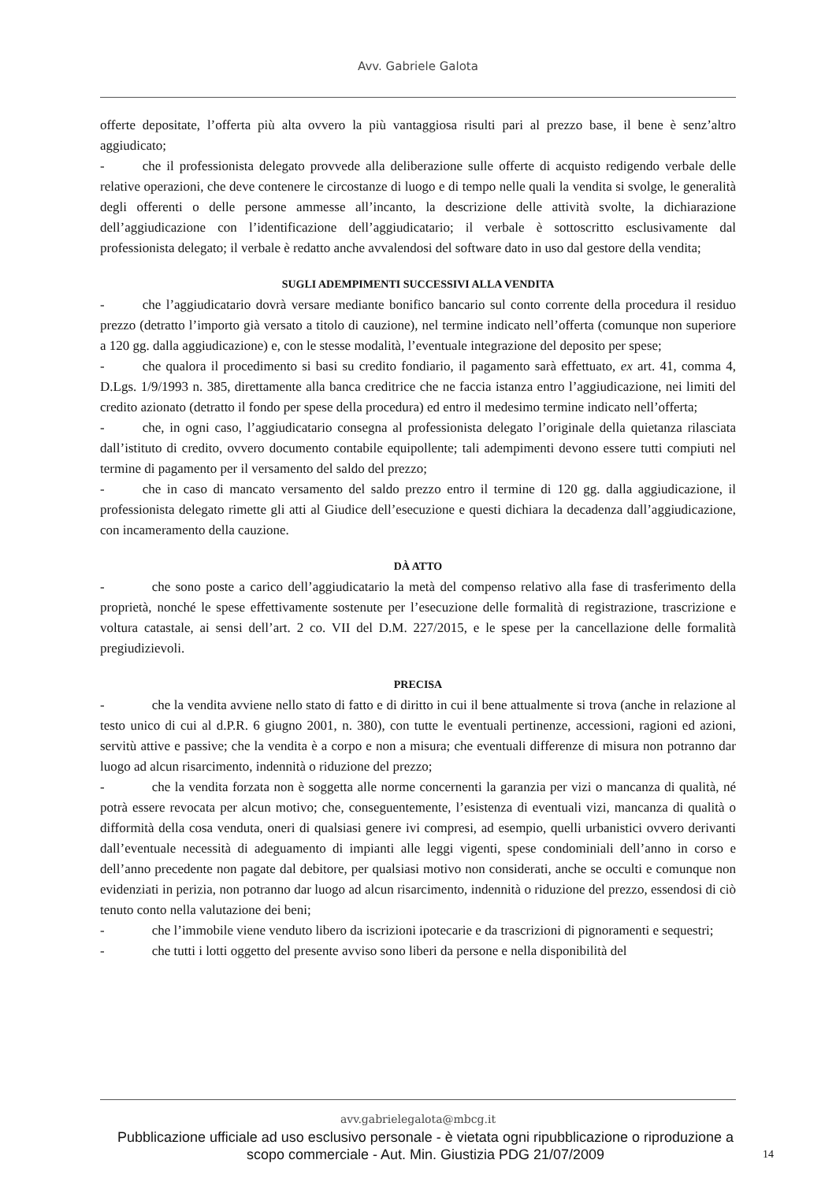Avv. Gabriele Galota
offerte depositate, l’offerta più alta ovvero la più vantaggiosa risulti pari al prezzo base, il bene è senz’altro aggiudicato;
- che il professionista delegato provvede alla deliberazione sulle offerte di acquisto redigendo verbale delle relative operazioni, che deve contenere le circostanze di luogo e di tempo nelle quali la vendita si svolge, le generalità degli offerenti o delle persone ammesse all’incanto, la descrizione delle attività svolte, la dichiarazione dell’aggiudicazione con l’identificazione dell’aggiudicatario; il verbale è sottoscritto esclusivamente dal professionista delegato; il verbale è redatto anche avvalendosi del software dato in uso dal gestore della vendita;
SUGLI ADEMPIMENTI SUCCESSIVI ALLA VENDITA
- che l’aggiudicatario dovrà versare mediante bonifico bancario sul conto corrente della procedura il residuo prezzo (detratto l’importo già versato a titolo di cauzione), nel termine indicato nell’offerta (comunque non superiore a 120 gg. dalla aggiudicazione) e, con le stesse modalità, l’eventuale integrazione del deposito per spese;
- che qualora il procedimento si basi su credito fondiario, il pagamento sarà effettuato, ex art. 41, comma 4, D.Lgs. 1/9/1993 n. 385, direttamente alla banca creditrice che ne faccia istanza entro l’aggiudicazione, nei limiti del credito azionato (detratto il fondo per spese della procedura) ed entro il medesimo termine indicato nell’offerta;
- che, in ogni caso, l’aggiudicatario consegna al professionista delegato l’originale della quietanza rilasciata dall’istituto di credito, ovvero documento contabile equipollente; tali adempimenti devono essere tutti compiuti nel termine di pagamento per il versamento del saldo del prezzo;
- che in caso di mancato versamento del saldo prezzo entro il termine di 120 gg. dalla aggiudicazione, il professionista delegato rimette gli atti al Giudice dell’esecuzione e questi dichiara la decadenza dall’aggiudicazione, con incameramento della cauzione.
DÀ ATTO
- che sono poste a carico dell’aggiudicatario la metà del compenso relativo alla fase di trasferimento della proprietà, nonché le spese effettivamente sostenute per l’esecuzione delle formalità di registrazione, trascrizione e voltura catastale, ai sensi dell’art. 2 co. VII del D.M. 227/2015, e le spese per la cancellazione delle formalità pregiudizievoli.
PRECISA
- che la vendita avviene nello stato di fatto e di diritto in cui il bene attualmente si trova (anche in relazione al testo unico di cui al d.P.R. 6 giugno 2001, n. 380), con tutte le eventuali pertinenze, accessioni, ragioni ed azioni, servitù attive e passive; che la vendita è a corpo e non a misura; che eventuali differenze di misura non potranno dar luogo ad alcun risarcimento, indennità o riduzione del prezzo;
- che la vendita forzata non è soggetta alle norme concernenti la garanzia per vizi o mancanza di qualità, né potrà essere revocata per alcun motivo; che, conseguentemente, l’esistenza di eventuali vizi, mancanza di qualità o difformità della cosa venduta, oneri di qualsiasi genere ivi compresi, ad esempio, quelli urbanistici ovvero derivanti dall’eventuale necessità di adeguamento di impianti alle leggi vigenti, spese condominiali dell’anno in corso e dell’anno precedente non pagate dal debitore, per qualsiasi motivo non considerati, anche se occulti e comunque non evidenziati in perizia, non potranno dar luogo ad alcun risarcimento, indennità o riduzione del prezzo, essendosi di ciò tenuto conto nella valutazione dei beni;
- che l’immobile viene venduto libero da iscrizioni ipotecarie e da trascrizioni di pignoramenti e sequestri;
- che tutti i lotti oggetto del presente avviso sono liberi da persone e nella disponibilità del
avv.gabrielegalota@mbcg.it
Pubblicazione ufficiale ad uso esclusivo personale - è vietata ogni ripubblicazione o riproduzione a scopo commerciale - Aut. Min. Giustizia PDG 21/07/2009
14